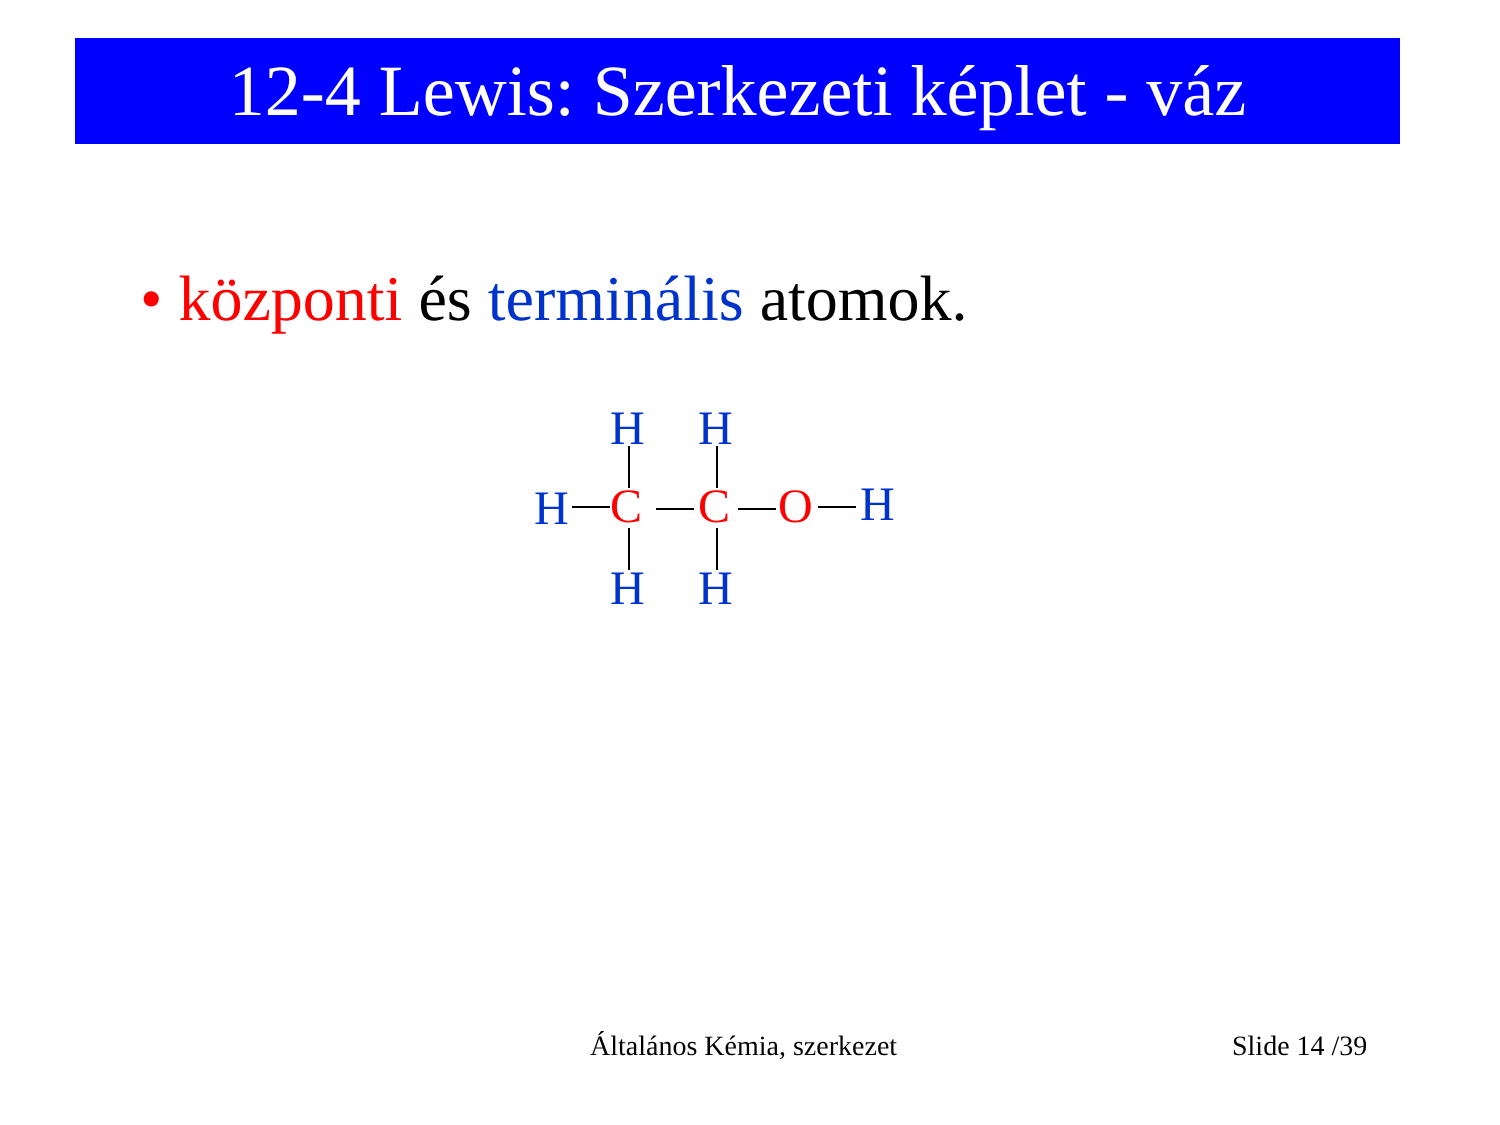12-4 Lewis: Szerkezeti képlet - váz
• központi és terminális atomok.
H H
H C C O H
H H
Általános Kémia, szerkezet Slide 14 /39